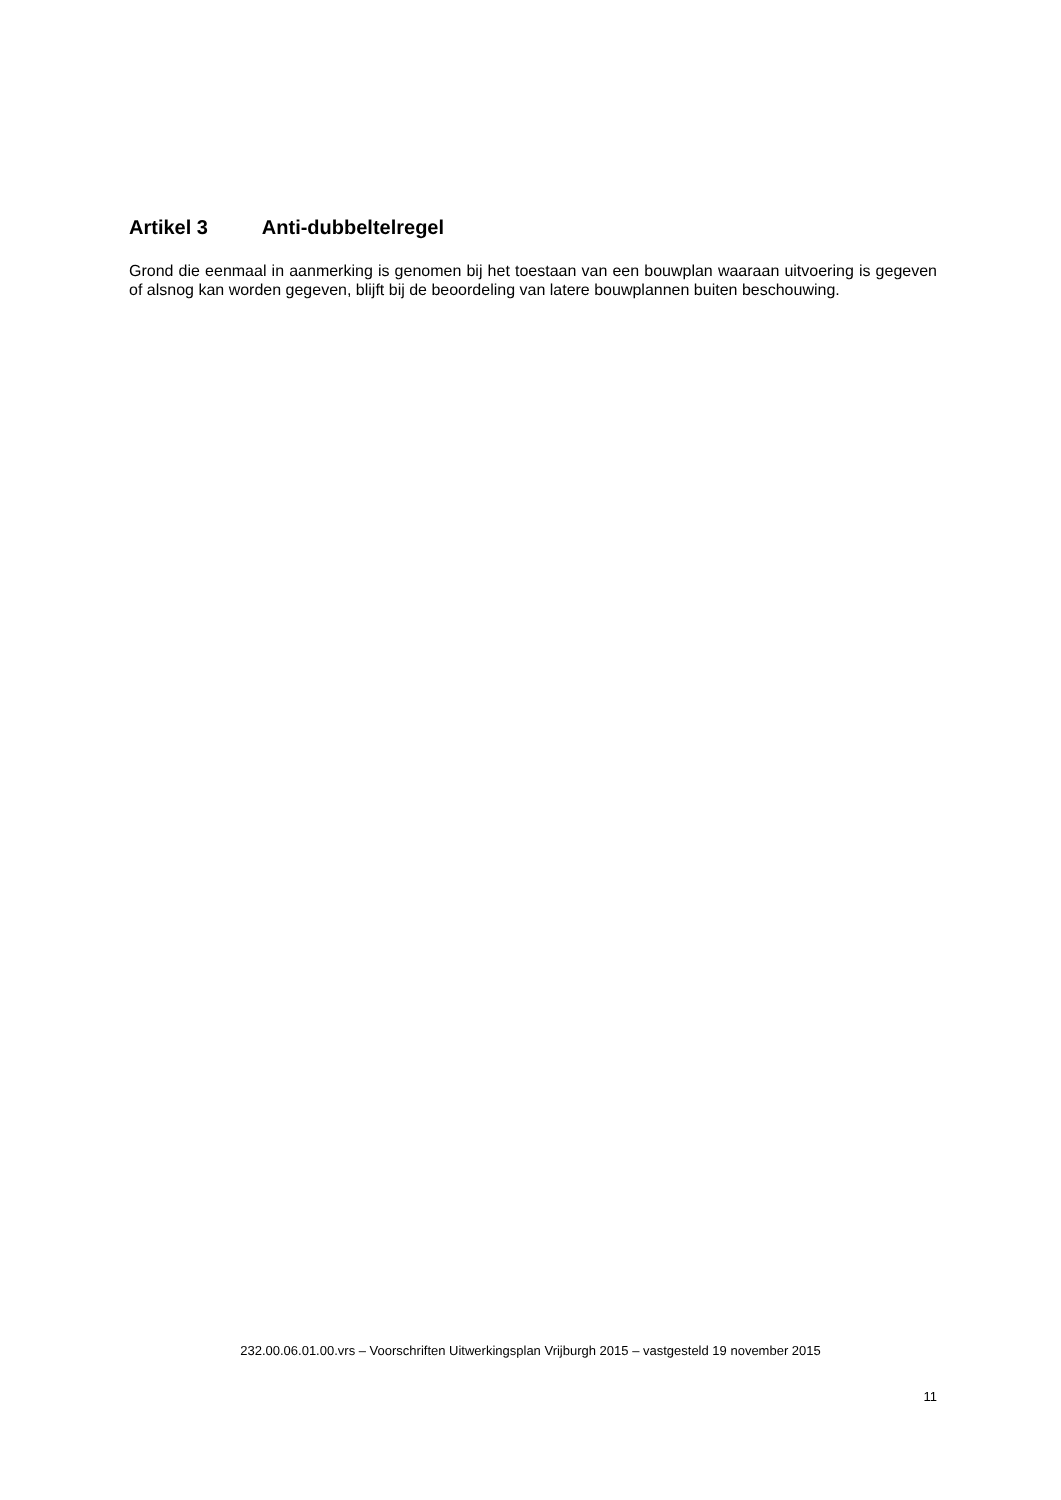Artikel 3 Anti-dubbeltelregel
Grond die eenmaal in aanmerking is genomen bij het toestaan van een bouwplan waaraan uitvoering is gegeven of alsnog kan worden gegeven, blijft bij de beoordeling van latere bouwplannen buiten beschouwing.
232.00.06.01.00.vrs – Voorschriften Uitwerkingsplan Vrijburgh 2015 – vastgesteld 19 november 2015
11